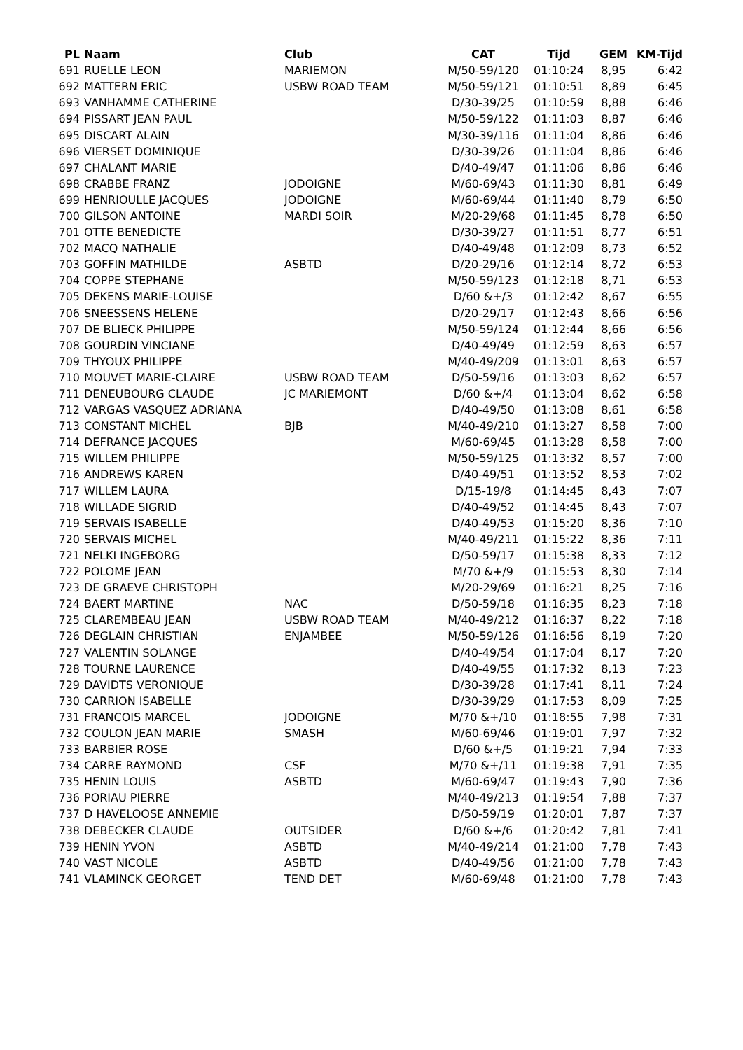| PL | Naam | Club | CAT | Tijd | GEM | KM-Tijd |
| --- | --- | --- | --- | --- | --- | --- |
| 691 | RUELLE LEON | MARIEMON | M/50-59/120 | 01:10:24 | 8,95 | 6:42 |
| 692 | MATTERN ERIC | USBW ROAD TEAM | M/50-59/121 | 01:10:51 | 8,89 | 6:45 |
| 693 | VANHAMME CATHERINE | | D/30-39/25 | 01:10:59 | 8,88 | 6:46 |
| 694 | PISSART JEAN PAUL | | M/50-59/122 | 01:11:03 | 8,87 | 6:46 |
| 695 | DISCART ALAIN | | M/30-39/116 | 01:11:04 | 8,86 | 6:46 |
| 696 | VIERSET DOMINIQUE | | D/30-39/26 | 01:11:04 | 8,86 | 6:46 |
| 697 | CHALANT MARIE | | D/40-49/47 | 01:11:06 | 8,86 | 6:46 |
| 698 | CRABBE FRANZ | JODOIGNE | M/60-69/43 | 01:11:30 | 8,81 | 6:49 |
| 699 | HENRIOULLE JACQUES | JODOIGNE | M/60-69/44 | 01:11:40 | 8,79 | 6:50 |
| 700 | GILSON ANTOINE | MARDI SOIR | M/20-29/68 | 01:11:45 | 8,78 | 6:50 |
| 701 | OTTE BENEDICTE | | D/30-39/27 | 01:11:51 | 8,77 | 6:51 |
| 702 | MACQ NATHALIE | | D/40-49/48 | 01:12:09 | 8,73 | 6:52 |
| 703 | GOFFIN MATHILDE | ASBTD | D/20-29/16 | 01:12:14 | 8,72 | 6:53 |
| 704 | COPPE STEPHANE | | M/50-59/123 | 01:12:18 | 8,71 | 6:53 |
| 705 | DEKENS MARIE-LOUISE | | D/60 &+/3 | 01:12:42 | 8,67 | 6:55 |
| 706 | SNEESSENS HELENE | | D/20-29/17 | 01:12:43 | 8,66 | 6:56 |
| 707 | DE BLIECK PHILIPPE | | M/50-59/124 | 01:12:44 | 8,66 | 6:56 |
| 708 | GOURDIN VINCIANE | | D/40-49/49 | 01:12:59 | 8,63 | 6:57 |
| 709 | THYOUX PHILIPPE | | M/40-49/209 | 01:13:01 | 8,63 | 6:57 |
| 710 | MOUVET MARIE-CLAIRE | USBW ROAD TEAM | D/50-59/16 | 01:13:03 | 8,62 | 6:57 |
| 711 | DENEUBOURG CLAUDE | JC MARIEMONT | D/60 &+/4 | 01:13:04 | 8,62 | 6:58 |
| 712 | VARGAS VASQUEZ ADRIANA | | D/40-49/50 | 01:13:08 | 8,61 | 6:58 |
| 713 | CONSTANT MICHEL | BJB | M/40-49/210 | 01:13:27 | 8,58 | 7:00 |
| 714 | DEFRANCE JACQUES | | M/60-69/45 | 01:13:28 | 8,58 | 7:00 |
| 715 | WILLEM PHILIPPE | | M/50-59/125 | 01:13:32 | 8,57 | 7:00 |
| 716 | ANDREWS KAREN | | D/40-49/51 | 01:13:52 | 8,53 | 7:02 |
| 717 | WILLEM LAURA | | D/15-19/8 | 01:14:45 | 8,43 | 7:07 |
| 718 | WILLADE SIGRID | | D/40-49/52 | 01:14:45 | 8,43 | 7:07 |
| 719 | SERVAIS ISABELLE | | D/40-49/53 | 01:15:20 | 8,36 | 7:10 |
| 720 | SERVAIS MICHEL | | M/40-49/211 | 01:15:22 | 8,36 | 7:11 |
| 721 | NELKI INGEBORG | | D/50-59/17 | 01:15:38 | 8,33 | 7:12 |
| 722 | POLOME JEAN | | M/70 &+/9 | 01:15:53 | 8,30 | 7:14 |
| 723 | DE GRAEVE CHRISTOPH | | M/20-29/69 | 01:16:21 | 8,25 | 7:16 |
| 724 | BAERT MARTINE | NAC | D/50-59/18 | 01:16:35 | 8,23 | 7:18 |
| 725 | CLAREMBEAU JEAN | USBW ROAD TEAM | M/40-49/212 | 01:16:37 | 8,22 | 7:18 |
| 726 | DEGLAIN CHRISTIAN | ENJAMBEE | M/50-59/126 | 01:16:56 | 8,19 | 7:20 |
| 727 | VALENTIN SOLANGE | | D/40-49/54 | 01:17:04 | 8,17 | 7:20 |
| 728 | TOURNE LAURENCE | | D/40-49/55 | 01:17:32 | 8,13 | 7:23 |
| 729 | DAVIDTS VERONIQUE | | D/30-39/28 | 01:17:41 | 8,11 | 7:24 |
| 730 | CARRION ISABELLE | | D/30-39/29 | 01:17:53 | 8,09 | 7:25 |
| 731 | FRANCOIS MARCEL | JODOIGNE | M/70 &+/10 | 01:18:55 | 7,98 | 7:31 |
| 732 | COULON JEAN MARIE | SMASH | M/60-69/46 | 01:19:01 | 7,97 | 7:32 |
| 733 | BARBIER ROSE | | D/60 &+/5 | 01:19:21 | 7,94 | 7:33 |
| 734 | CARRE RAYMOND | CSF | M/70 &+/11 | 01:19:38 | 7,91 | 7:35 |
| 735 | HENIN LOUIS | ASBTD | M/60-69/47 | 01:19:43 | 7,90 | 7:36 |
| 736 | PORIAU PIERRE | | M/40-49/213 | 01:19:54 | 7,88 | 7:37 |
| 737 | D HAVELOOSE ANNEMIE | | D/50-59/19 | 01:20:01 | 7,87 | 7:37 |
| 738 | DEBECKER CLAUDE | OUTSIDER | D/60 &+/6 | 01:20:42 | 7,81 | 7:41 |
| 739 | HENIN YVON | ASBTD | M/40-49/214 | 01:21:00 | 7,78 | 7:43 |
| 740 | VAST NICOLE | ASBTD | D/40-49/56 | 01:21:00 | 7,78 | 7:43 |
| 741 | VLAMINCK GEORGET | TEND DET | M/60-69/48 | 01:21:00 | 7,78 | 7:43 |